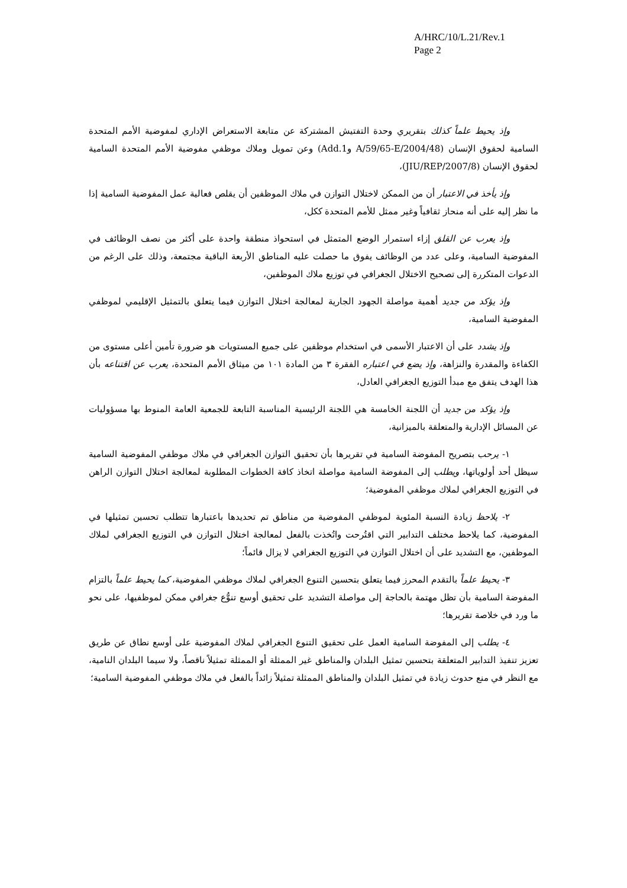A/HRC/10/L.21/Rev.1
Page 2
وإذ يحيط علماً كذلك بتقريري وحدة التفتيش المشتركة عن متابعة الاستعراض الإداري لمفوضية الأمم المتحدة السامية لحقوق الإنسان (A/59/65-E/2004/48 وAdd.1) وعن تمويل وملاك موظفي مفوضية الأمم المتحدة السامية لحقوق الإنسان (JIU/REP/2007/8)،
وإذ يأخذ في الاعتبار أن من الممكن لاختلال التوازن في ملاك الموظفين أن يقلص فعالية عمل المفوضية السامية إذا ما نظر إليه على أنه منحاز ثقافياً وغير ممثل للأمم المتحدة ككل،
وإذ يعرب عن القلق إزاء استمرار الوضع المتمثل في استحواذ منطقة واحدة على أكثر من نصف الوظائف في المفوضية السامية، وعلى عدد من الوظائف يفوق ما حصلت عليه المناطق الأربعة الباقية مجتمعة، وذلك على الرغم من الدعوات المتكررة إلى تصحيح الاختلال الجغرافي في توزيع ملاك الموظفين،
وإذ يؤكد من جديد أهمية مواصلة الجهود الجارية لمعالجة اختلال التوازن فيما يتعلق بالتمثيل الإقليمي لموظفي المفوضية السامية،
وإذ يشدد على أن الاعتبار الأسمى في استخدام موظفين على جميع المستويات هو ضرورة تأمين أعلى مستوى من الكفاءة والمقدرة والنزاهة، وإذ يضع في اعتباره الفقرة ٣ من المادة ١٠١ من ميثاق الأمم المتحدة، يعرب عن اقتناعه بأن هذا الهدف يتفق مع مبدأ التوزيع الجغرافي العادل،
وإذ يؤكد من جديد أن اللجنة الخامسة هي اللجنة الرئيسية المناسبة التابعة للجمعية العامة المنوط بها مسؤوليات عن المسائل الإدارية والمتعلقة بالميزانية،
١- يرحب بتصريح المفوضة السامية في تقريرها بأن تحقيق التوازن الجغرافي في ملاك موظفي المفوضية السامية سيظل أحد أولوياتها، ويطلب إلى المفوضة السامية مواصلة اتخاذ كافة الخطوات المطلوبة لمعالجة اختلال التوازن الراهن في التوزيع الجغرافي لملاك موظفي المفوضية؛
٢- يلاحظ زيادة النسبة المئوية لموظفي المفوضية من مناطق تم تحديدها باعتبارها تتطلب تحسين تمثيلها في المفوضية، كما يلاحظ مختلف التدابير التي اقتُرحت واتُخذت بالفعل لمعالجة اختلال التوازن في التوزيع الجغرافي لملاك الموظفين، مع التشديد على أن اختلال التوازن في التوزيع الجغرافي لا يزال قائماً؛
٣- يحيط علماً بالتقدم المحرز فيما يتعلق بتحسين التنوع الجغرافي لملاك موظفي المفوضية، كما يحيط علماً بالتزام المفوضة السامية بأن تظل مهتمة بالحاجة إلى مواصلة التشديد على تحقيق أوسع تنوُّع جغرافي ممكن لموظفيها، على نحو ما ورد في خلاصة تقريرها؛
٤- يطلب إلى المفوضة السامية العمل على تحقيق التنوع الجغرافي لملاك المفوضية على أوسع نطاق عن طريق تعزيز تنفيذ التدابير المتعلقة بتحسين تمثيل البلدان والمناطق غير الممثلة أو الممثلة تمثيلاً ناقصاً، ولا سيما البلدان النامية، مع النظر في منع حدوث زيادة في تمثيل البلدان والمناطق الممثلة تمثيلاً زائداً بالفعل في ملاك موظفي المفوضية السامية؛